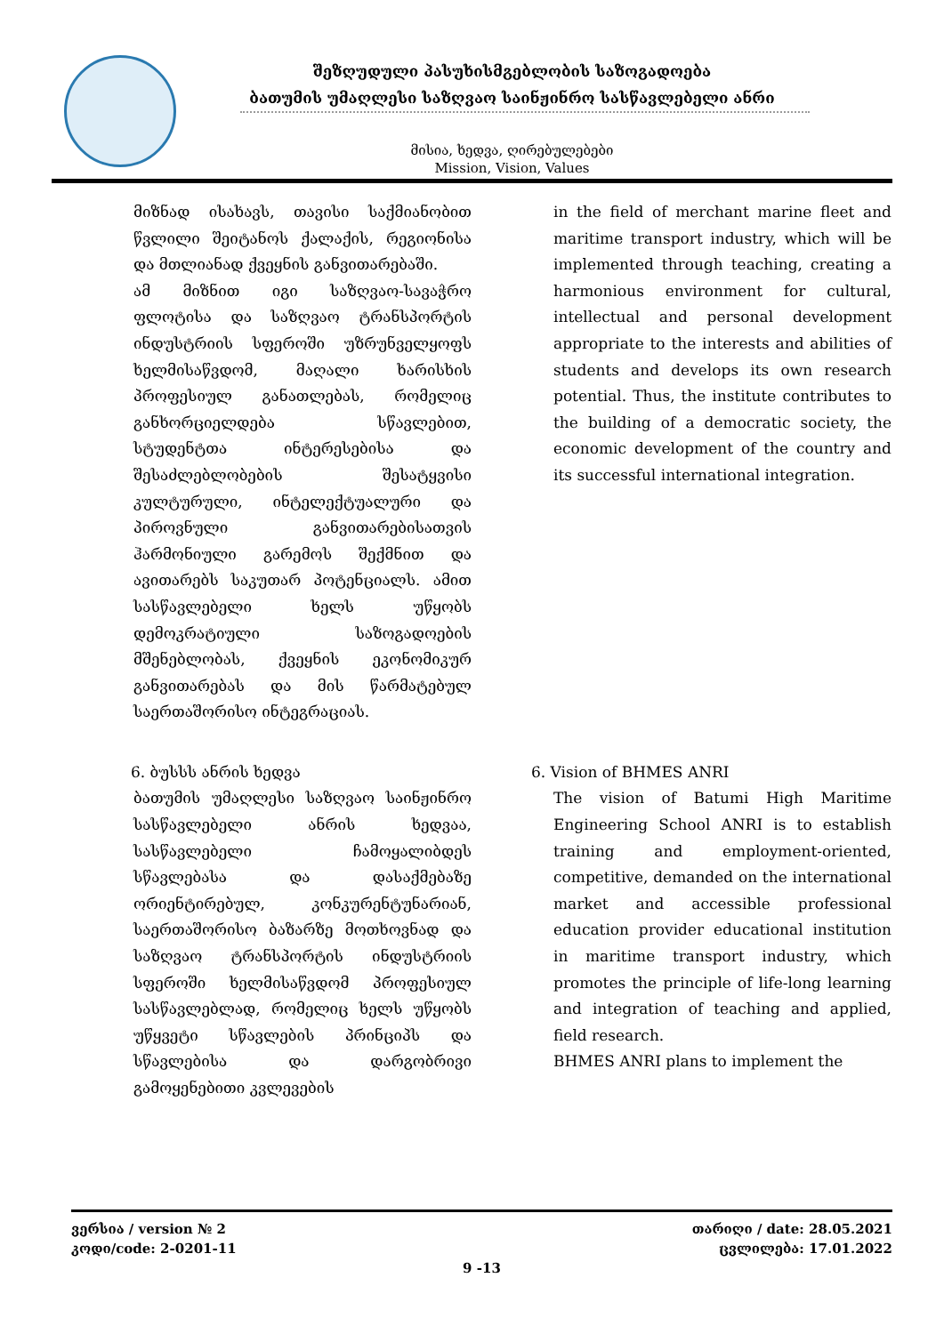შეზღუდული პასუხისმგებლობის საზოგადოება
ბათუმის უმაღლესი საზღვაო საინჟინრო სასწავლებელი ანრი
მისია, ხედვა, ღირებულებები
Mission, Vision, Values
მიზნად ისახავს, თავისი საქმიანობით წვლილი შეიტანოს ქალაქის, რეგიონისა და მთლიანად ქვეყნის განვითარებაში.
ამ მიზნით იგი საზღვაო-სავაჭრო ფლოტისა და საზღვაო ტრანსპორტის ინდუსტრიის სფეროში უზრუნველყოფს ხელმისაწვდომ, მაღალი ხარისხის პროფესიულ განათლებას, რომელიც განხორციელდება სწავლებით, სტუდენტთა ინტერესებისა და შესაძლებლობების შესატყვისი კულტურული, ინტელექტუალური და პიროვნული განვითარებისათვის ჰარმონიული გარემოს შექმნით და ავითარებს საკუთარ პოტენციალს. ამით სასწავლებელი ხელს უწყობს დემოკრატიული საზოგადოების მშენებლობას, ქვეყნის ეკონომიკურ განვითარებას და მის წარმატებულ საერთაშორისო ინტეგრაციას.
in the field of merchant marine fleet and maritime transport industry, which will be implemented through teaching, creating a harmonious environment for cultural, intellectual and personal development appropriate to the interests and abilities of students and develops its own research potential. Thus, the institute contributes to the building of a democratic society, the economic development of the country and its successful international integration.
6. ბუსსს ანრის ხედვა
ბათუმის უმაღლესი საზღვაო საინჟინრო სასწავლებელი ანრის ხედვაა, სასწავლებელი ჩამოყალიბდეს სწავლებასა და დასაქმებაზე ორიენტირებულ, კონკურენტუნარიან, საერთაშორისო ბაზარზე მოთხოვნად და საზღვაო ტრანსპორტის ინდუსტრიის სფეროში ხელმისაწვდომ პროფესიულ სასწავლებლად, რომელიც ხელს უწყობს უწყვეტი სწავლების პრინციპს და სწავლებისა და დარგობრივი გამოყენებითი კვლევების
6. Vision of BHMES ANRI
The vision of Batumi High Maritime Engineering School ANRI is to establish training and employment-oriented, competitive, demanded on the international market and accessible professional education provider educational institution in maritime transport industry, which promotes the principle of life-long learning and integration of teaching and applied, field research.
BHMES ANRI plans to implement the
ვერსია / version № 2 თარიღი / date: 28.05.2021
კოდი/code: 2-0201-11 ცვლილება: 17.01.2022
9 -13